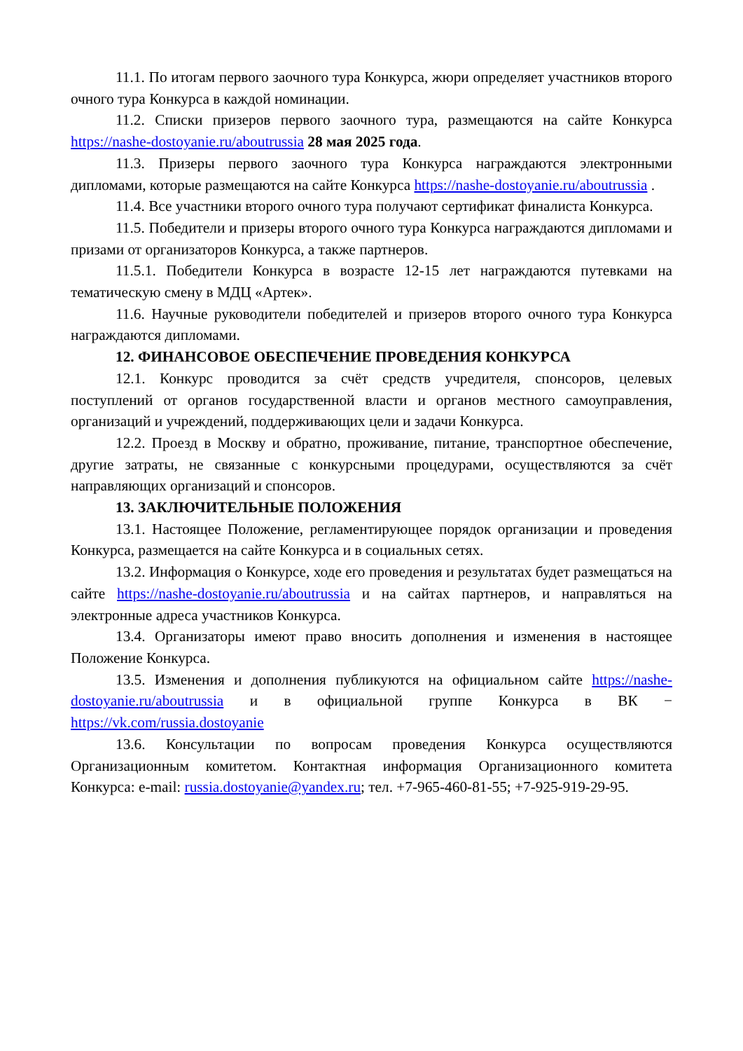11.1. По итогам первого заочного тура Конкурса, жюри определяет участников второго очного тура Конкурса в каждой номинации.
11.2. Списки призеров первого заочного тура, размещаются на сайте Конкурса https://nashe-dostoyanie.ru/aboutrussia 28 мая 2025 года.
11.3. Призеры первого заочного тура Конкурса награждаются электронными дипломами, которые размещаются на сайте Конкурса https://nashe-dostoyanie.ru/aboutrussia .
11.4. Все участники второго очного тура получают сертификат финалиста Конкурса.
11.5. Победители и призеры второго очного тура Конкурса награждаются дипломами и призами от организаторов Конкурса, а также партнеров.
11.5.1. Победители Конкурса в возрасте 12-15 лет награждаются путевками на тематическую смену в МДЦ «Артек».
11.6. Научные руководители победителей и призеров второго очного тура Конкурса награждаются дипломами.
12. ФИНАНСОВОЕ ОБЕСПЕЧЕНИЕ ПРОВЕДЕНИЯ КОНКУРСА
12.1. Конкурс проводится за счёт средств учредителя, спонсоров, целевых поступлений от органов государственной власти и органов местного самоуправления, организаций и учреждений, поддерживающих цели и задачи Конкурса.
12.2. Проезд в Москву и обратно, проживание, питание, транспортное обеспечение, другие затраты, не связанные с конкурсными процедурами, осуществляются за счёт направляющих организаций и спонсоров.
13. ЗАКЛЮЧИТЕЛЬНЫЕ ПОЛОЖЕНИЯ
13.1. Настоящее Положение, регламентирующее порядок организации и проведения Конкурса, размещается на сайте Конкурса и в социальных сетях.
13.2. Информация о Конкурсе, ходе его проведения и результатах будет размещаться на сайте https://nashe-dostoyanie.ru/aboutrussia и на сайтах партнеров, и направляться на электронные адреса участников Конкурса.
13.4. Организаторы имеют право вносить дополнения и изменения в настоящее Положение Конкурса.
13.5. Изменения и дополнения публикуются на официальном сайте https://nashe-dostoyanie.ru/aboutrussia и в официальной группе Конкурса в ВК − https://vk.com/russia.dostoyanie
13.6. Консультации по вопросам проведения Конкурса осуществляются Организационным комитетом. Контактная информация Организационного комитета Конкурса: e-mail: russia.dostoyanie@yandex.ru; тел. +7-965-460-81-55; +7-925-919-29-95.